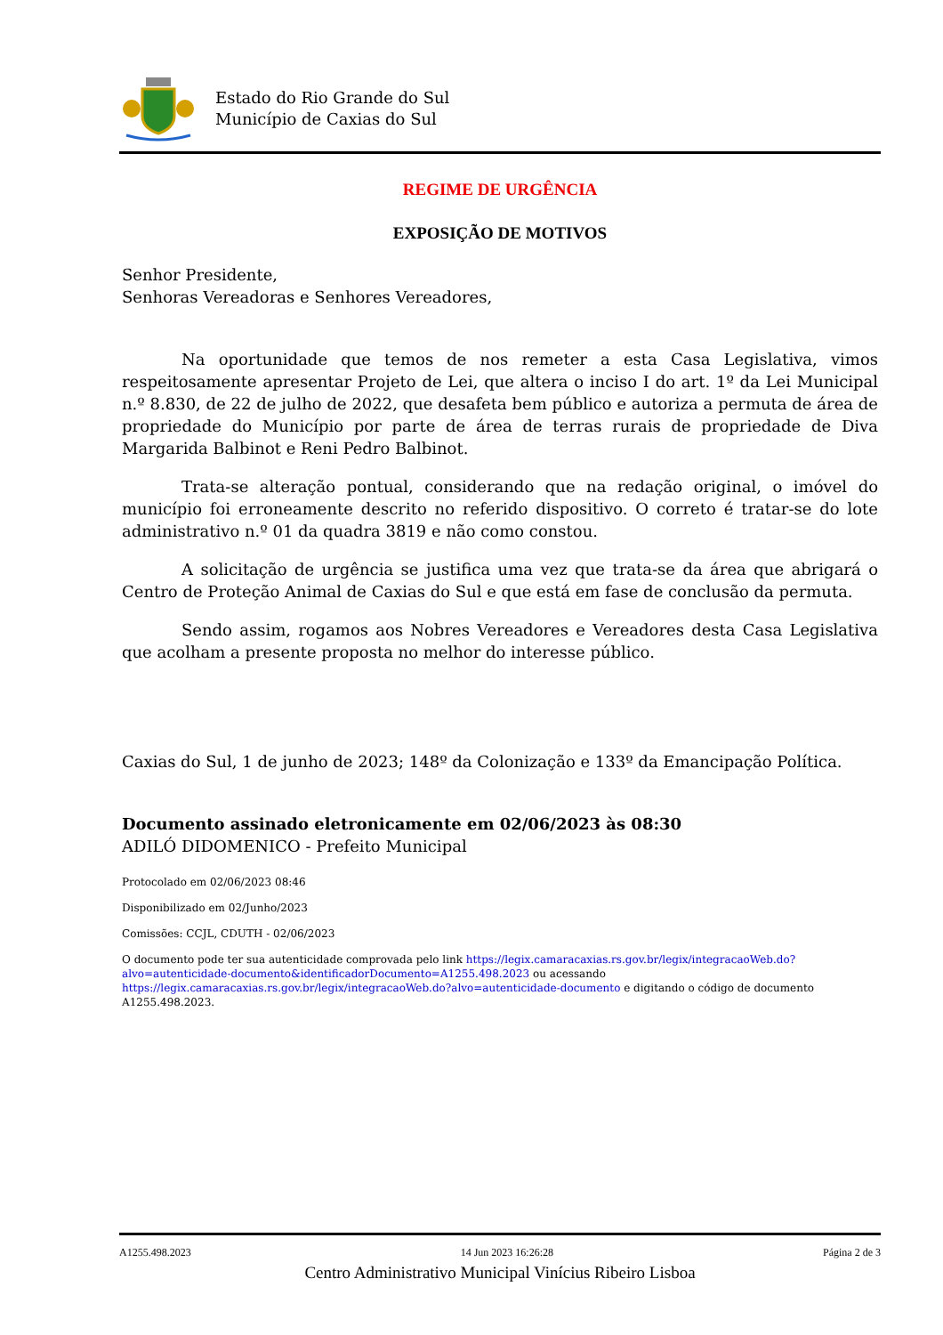Estado do Rio Grande do Sul
Município de Caxias do Sul
REGIME DE URGÊNCIA
EXPOSIÇÃO DE MOTIVOS
Senhor Presidente,
Senhoras Vereadoras e Senhores Vereadores,
Na oportunidade que temos de nos remeter a esta Casa Legislativa, vimos respeitosamente apresentar Projeto de Lei, que altera o inciso I do art. 1º da Lei Municipal n.º 8.830, de 22 de julho de 2022, que desafeta bem público e autoriza a permuta de área de propriedade do Município por parte de área de terras rurais de propriedade de Diva Margarida Balbinot e Reni Pedro Balbinot.
Trata-se alteração pontual, considerando que na redação original, o imóvel do município foi erroneamente descrito no referido dispositivo. O correto é tratar-se do lote administrativo n.º 01 da quadra 3819 e não como constou.
A solicitação de urgência se justifica uma vez que trata-se da área que abrigará o Centro de Proteção Animal de Caxias do Sul e que está em fase de conclusão da permuta.
Sendo assim, rogamos aos Nobres Vereadores e Vereadores desta Casa Legislativa que acolham a presente proposta no melhor do interesse público.
Caxias do Sul, 1 de junho de 2023; 148º da Colonização e 133º da Emancipação Política.
Documento assinado eletronicamente em 02/06/2023 às 08:30
ADILÓ DIDOMENICO - Prefeito Municipal
Protocolado em 02/06/2023 08:46
Disponibilizado em 02/Junho/2023
Comissões: CCJL, CDUTH - 02/06/2023
O documento pode ter sua autenticidade comprovada pelo link https://legix.camaracaxias.rs.gov.br/legix/integracaoWeb.do?alvo=autenticidade-documento&identificadorDocumento=A1255.498.2023 ou acessando https://legix.camaracaxias.rs.gov.br/legix/integracaoWeb.do?alvo=autenticidade-documento e digitando o código de documento A1255.498.2023.
A1255.498.2023 14 Jun 2023 16:26:28 Página 2 de 3
Centro Administrativo Municipal Vinícius Ribeiro Lisboa